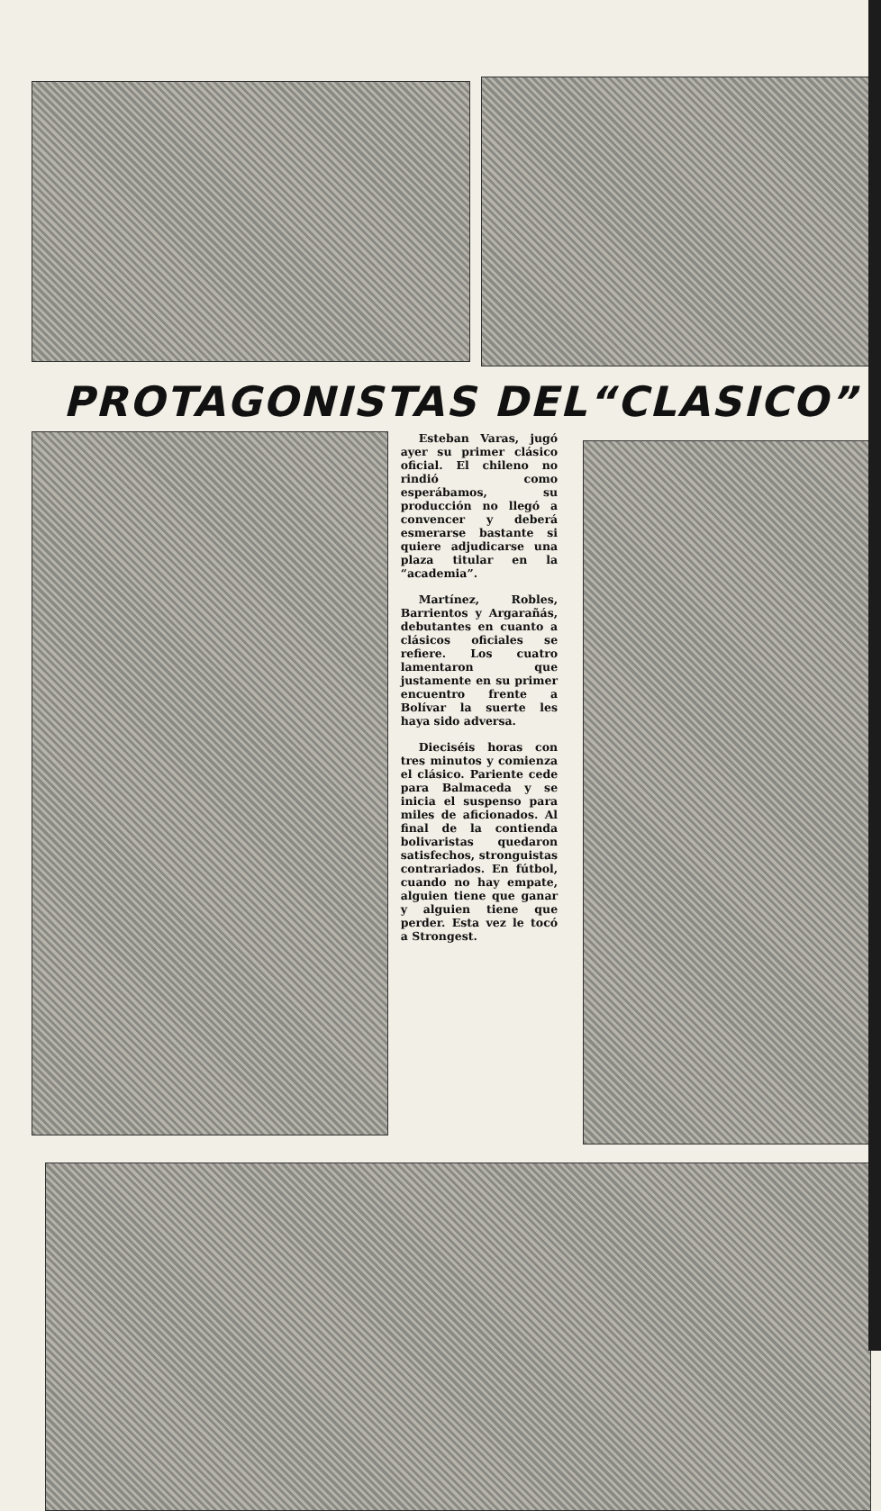PROTAGONISTAS DEL“CLASICO”
Esteban Varas, jugó ayer su primer clásico oficial. El chileno no rindió como esperábamos, su producción no llegó a convencer y deberá esmerarse bastante si quiere adjudicarse una plaza titular en la “academia”.
Martínez, Robles, Barrientos y Argarañás, debutantes en cuanto a clásicos oficiales se refiere. Los cuatro lamentaron que justamente en su primer encuentro frente a Bolívar la suerte les haya sido adversa.
Dieciséis horas con tres minutos y comienza el clásico. Pariente cede para Balmaceda y se inicia el suspenso para miles de aficionados. Al final de la contienda bolivaristas quedaron satisfechos, stronguistas contrariados. En fútbol, cuando no hay empate, alguien tiene que ganar y alguien tiene que perder. Esta vez le tocó a Strongest.